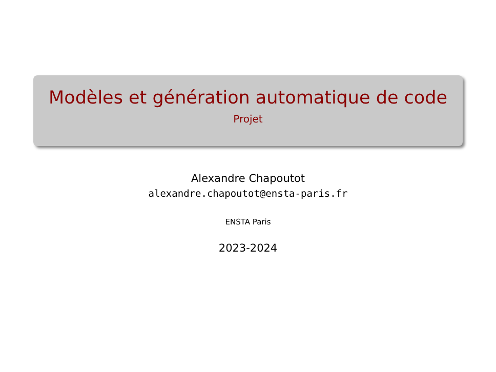Modèles et génération automatique de code
Projet
Alexandre Chapoutot
alexandre.chapoutot@ensta-paris.fr
ENSTA Paris
2023-2024